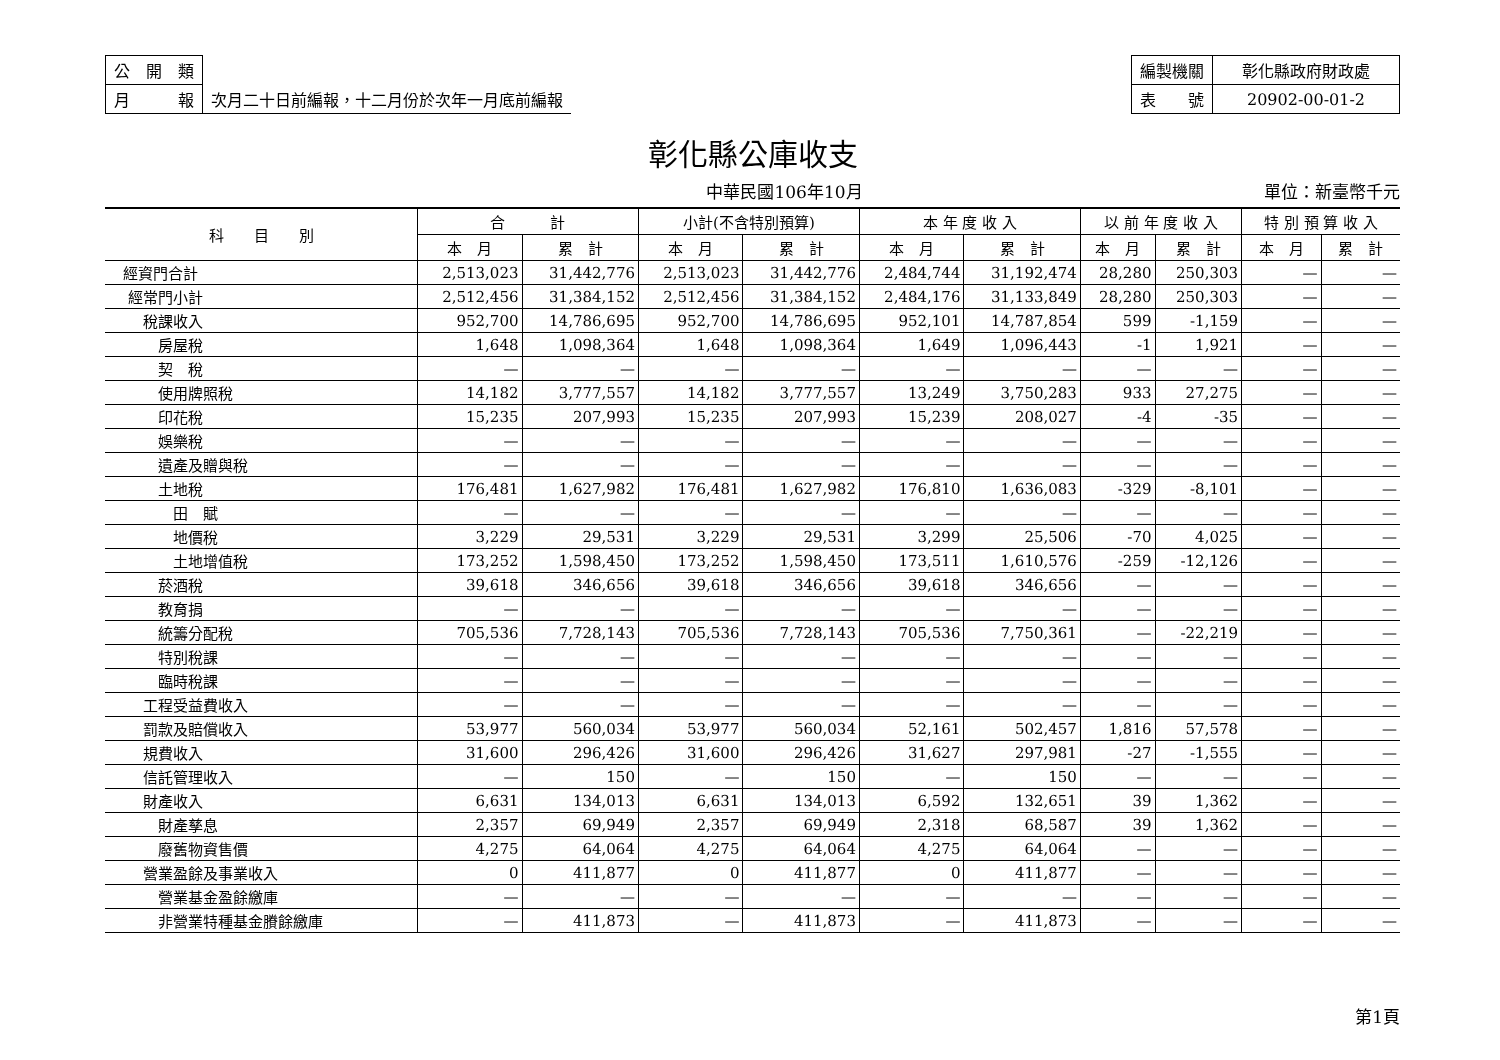| 公 開 類 | |
| 月 報 | 次月二十日前編報，十二月份於次年一月底前編報 |
| 編製機關 | 彰化縣政府財政處 |
| 表 號 | 20902-00-01-2 |
彰化縣公庫收支
中華民國106年10月 單位：新臺幣千元
| 科 目 別 | 合 計 | | 小計(不含特別預算) | | 本 年 度 收 入 | | 以 前 年 度 收 入 | | 特 別 預 算 收 入 | |
| --- | --- | --- | --- | --- | --- | --- | --- | --- | --- | --- |
| | 本 月 | 累 計 | 本 月 | 累 計 | 本 月 | 累 計 | 本 月 | 累 計 | 本 月 | 累 計 |
| 經資門合計 | 2,513,023 | 31,442,776 | 2,513,023 | 31,442,776 | 2,484,744 | 31,192,474 | 28,280 | 250,303 | — | — |
| 經常門小計 | 2,512,456 | 31,384,152 | 2,512,456 | 31,384,152 | 2,484,176 | 31,133,849 | 28,280 | 250,303 | — | — |
| 稅課收入 | 952,700 | 14,786,695 | 952,700 | 14,786,695 | 952,101 | 14,787,854 | 599 | -1,159 | — | — |
| 房屋稅 | 1,648 | 1,098,364 | 1,648 | 1,098,364 | 1,649 | 1,096,443 | -1 | 1,921 | — | — |
| 契 稅 | — | — | — | — | — | — | — | — | — | — |
| 使用牌照稅 | 14,182 | 3,777,557 | 14,182 | 3,777,557 | 13,249 | 3,750,283 | 933 | 27,275 | — | — |
| 印花稅 | 15,235 | 207,993 | 15,235 | 207,993 | 15,239 | 208,027 | -4 | -35 | — | — |
| 娛樂稅 | — | — | — | — | — | — | — | — | — | — |
| 遺產及贈與稅 | — | — | — | — | — | — | — | — | — | — |
| 土地稅 | 176,481 | 1,627,982 | 176,481 | 1,627,982 | 176,810 | 1,636,083 | -329 | -8,101 | — | — |
| 田 賦 | — | — | — | — | — | — | — | — | — | — |
| 地價稅 | 3,229 | 29,531 | 3,229 | 29,531 | 3,299 | 25,506 | -70 | 4,025 | — | — |
| 土地增值稅 | 173,252 | 1,598,450 | 173,252 | 1,598,450 | 173,511 | 1,610,576 | -259 | -12,126 | — | — |
| 菸酒稅 | 39,618 | 346,656 | 39,618 | 346,656 | 39,618 | 346,656 | — | — | — | — |
| 教育捐 | — | — | — | — | — | — | — | — | — | — |
| 統籌分配稅 | 705,536 | 7,728,143 | 705,536 | 7,728,143 | 705,536 | 7,750,361 | — | -22,219 | — | — |
| 特別稅課 | — | — | — | — | — | — | — | — | — | — |
| 臨時稅課 | — | — | — | — | — | — | — | — | — | — |
| 工程受益費收入 | — | — | — | — | — | — | — | — | — | — |
| 罰款及賠償收入 | 53,977 | 560,034 | 53,977 | 560,034 | 52,161 | 502,457 | 1,816 | 57,578 | — | — |
| 規費收入 | 31,600 | 296,426 | 31,600 | 296,426 | 31,627 | 297,981 | -27 | -1,555 | — | — |
| 信託管理收入 | — | 150 | — | 150 | — | 150 | — | — | — | — |
| 財產收入 | 6,631 | 134,013 | 6,631 | 134,013 | 6,592 | 132,651 | 39 | 1,362 | — | — |
| 財產孳息 | 2,357 | 69,949 | 2,357 | 69,949 | 2,318 | 68,587 | 39 | 1,362 | — | — |
| 廢舊物資售價 | 4,275 | 64,064 | 4,275 | 64,064 | 4,275 | 64,064 | — | — | — | — |
| 營業盈餘及事業收入 | 0 | 411,877 | 0 | 411,877 | 0 | 411,877 | — | — | — | — |
| 營業基金盈餘繳庫 | — | — | — | — | — | — | — | — | — | — |
| 非營業特種基金賸餘繳庫 | — | 411,873 | — | 411,873 | — | 411,873 | — | — | — | — |
第1頁